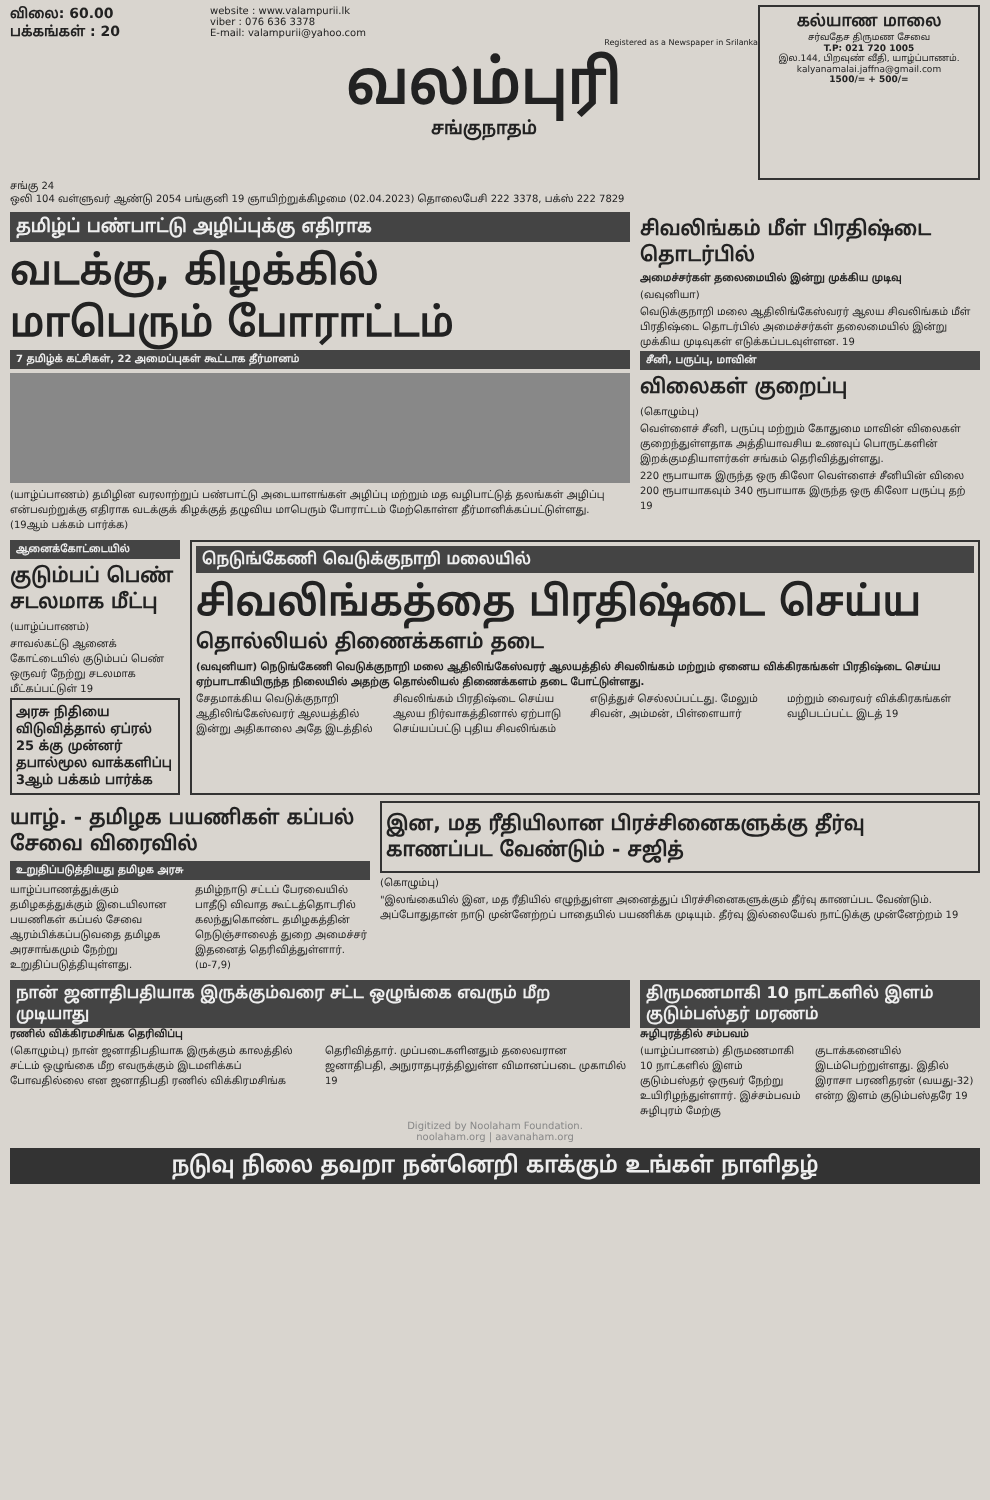விலை: 60.00
பக்கங்கள் : 20
website : www.valampurii.lk
viber : 076 636 3378
E-mail: valampurii@yahoo.com
Registered as a Newspaper in Srilanka
வலம்புரி
சங்குநாதம்
கல்யாண மாலை
சர்வதேச திருமண சேவை
T.P: 021 720 1005
இல.144, பிறவுண் வீதி, யாழ்ப்பாணம்.
kalyanamalai.jaffna@gmail.com
1500/= + 500/=
சங்கு 24
ஒலி 104 வள்ளுவர் ஆண்டு 2054 பங்குனி 19 ஞாயிற்றுக்கிழமை (02.04.2023) தொலைபேசி 222 3378, பக்ஸ் 222 7829
தமிழ்ப் பண்பாட்டு அழிப்புக்கு எதிராக
வடக்கு, கிழக்கில்
மாபெரும் போராட்டம்
7 தமிழ்க் கட்சிகள், 22 அமைப்புகள் கூட்டாக தீர்மானம்
(யாழ்ப்பாணம்) தமிழின வரலாற்றுப் பண்பாட்டு அடையாளங்கள் அழிப்பு மற்றும் மத வழிபாட்டுத் தலங்கள் அழிப்பு என்பவற்றுக்கு எதிராக வடக்குக் கிழக்குத் தழுவிய மாபெரும் போராட்டம் மேற்கொள்ள தீர்மானிக்கப்பட்டுள்ளது. (19ஆம் பக்கம் பார்க்க)
சிவலிங்கம் மீள் பிரதிஷ்டை தொடர்பில்
அமைச்சர்கள் தலைமையில் இன்று முக்கிய முடிவு
(வவுனியா)
வெடுக்குநாறி மலை ஆதிலிங்கேஸ்வரர் ஆலய சிவலிங்கம் மீள் பிரதிஷ்டை தொடர்பில் அமைச்சர்கள் தலைமையில் இன்று முக்கிய முடிவுகள் எடுக்கப்படவுள்ளன. 19
சீனி, பருப்பு, மாவின்
விலைகள் குறைப்பு
(கொழும்பு)
வெள்ளைச் சீனி, பருப்பு மற்றும் கோதுமை மாவின் விலைகள் குறைந்துள்ளதாக அத்தியாவசிய உணவுப் பொருட்களின் இறக்குமதியாளர்கள் சங்கம் தெரிவித்துள்ளது.
220 ரூபாயாக இருந்த ஒரு கிலோ வெள்ளைச் சீனியின் விலை 200 ரூபாயாகவும் 340 ரூபாயாக இருந்த ஒரு கிலோ பருப்பு தற் 19
ஆனைக்கோட்டையில்
குடும்பப் பெண் சடலமாக மீட்பு
(யாழ்ப்பாணம்)
சாவல்கட்டு ஆனைக் கோட்டையில் குடும்பப் பெண் ஒருவர் நேற்று சடலமாக மீட்கப்பட்டுள் 19
அரசு நிதியை விடுவித்தால் ஏப்ரல் 25 க்கு முன்னர் தபால்மூல வாக்களிப்பு
3ஆம் பக்கம் பார்க்க
நெடுங்கேணி வெடுக்குநாறி மலையில்
சிவலிங்கத்தை பிரதிஷ்டை செய்ய
தொல்லியல் திணைக்களம் தடை
(வவுனியா) நெடுங்கேணி வெடுக்குநாறி மலை ஆதிலிங்கேஸ்வரர் ஆலயத்தில் சிவலிங்கம் மற்றும் ஏனைய விக்கிரகங்கள் பிரதிஷ்டை செய்ய ஏற்பாடாகியிருந்த நிலையில் அதற்கு தொல்லியல் திணைக்களம் தடை போட்டுள்ளது.
சேதமாக்கிய வெடுக்குநாறி ஆதிலிங்கேஸ்வரர் ஆலயத்தில் இன்று அதிகாலை அதே இடத்தில் சிவலிங்கம் பிரதிஷ்டை செய்ய ஆலய நிர்வாகத்தினால் ஏற்பாடு செய்யப்பட்டு புதிய சிவலிங்கம் எடுத்துச் செல்லப்பட்டது. மேலும் சிவன், அம்மன், பிள்ளையார் மற்றும் வைரவர் விக்கிரகங்கள் வழிபடப்பட்ட இடத் 19
யாழ். - தமிழக பயணிகள் கப்பல் சேவை விரைவில்
உறுதிப்படுத்தியது தமிழக அரசு
யாழ்ப்பாணத்துக்கும் தமிழகத்துக்கும் இடையிலான பயணிகள் கப்பல் சேவை ஆரம்பிக்கப்படுவதை தமிழக அரசாங்கமும் நேற்று உறுதிப்படுத்தியுள்ளது. தமிழ்நாடு சட்டப் பேரவையில் பாதீடு விவாத கூட்டத்தொடரில் கலந்துகொண்ட தமிழகத்தின் நெடுஞ்சாலைத் துறை அமைச்சர் இதனைத் தெரிவித்துள்ளார். (ம-7,9)
இன, மத ரீதியிலான பிரச்சினைகளுக்கு தீர்வு காணப்பட வேண்டும் - சஜித்
(கொழும்பு)
"இலங்கையில் இன, மத ரீதியில் எழுந்துள்ள அனைத்துப் பிரச்சினைகளுக்கும் தீர்வு காணப்பட வேண்டும். அப்போதுதான் நாடு முன்னேற்றப் பாதையில் பயணிக்க முடியும். தீர்வு இல்லையேல் நாட்டுக்கு முன்னேற்றம் 19
நான் ஜனாதிபதியாக இருக்கும்வரை சட்ட ஒழுங்கை எவரும் மீற முடியாது
ரணில் விக்கிரமசிங்க தெரிவிப்பு
(கொழும்பு) நான் ஜனாதிபதியாக இருக்கும் காலத்தில் சட்டம் ஒழுங்கை மீற எவருக்கும் இடமளிக்கப் போவதில்லை என ஜனாதிபதி ரணில் விக்கிரமசிங்க தெரிவித்தார். முப்படைகளினதும் தலைவரான ஜனாதிபதி, அநுராதபுரத்திலுள்ள விமானப்படை முகாமில் 19
திருமணமாகி 10 நாட்களில் இளம் குடும்பஸ்தர் மரணம்
சுழிபுரத்தில் சம்பவம்
(யாழ்ப்பாணம்) திருமணமாகி 10 நாட்களில் இளம் குடும்பஸ்தர் ஒருவர் நேற்று உயிரிழந்துள்ளார். இச்சம்பவம் சுழிபுரம் மேற்கு குடாக்கனையில் இடம்பெற்றுள்ளது. இதில் இராசா பரணிதரன் (வயது-32) என்ற இளம் குடும்பஸ்தரே 19
Digitized by Noolaham Foundation.
noolaham.org | aavanaham.org
நடுவு நிலை தவறா நன்னெறி காக்கும் உங்கள் நாளிதழ்